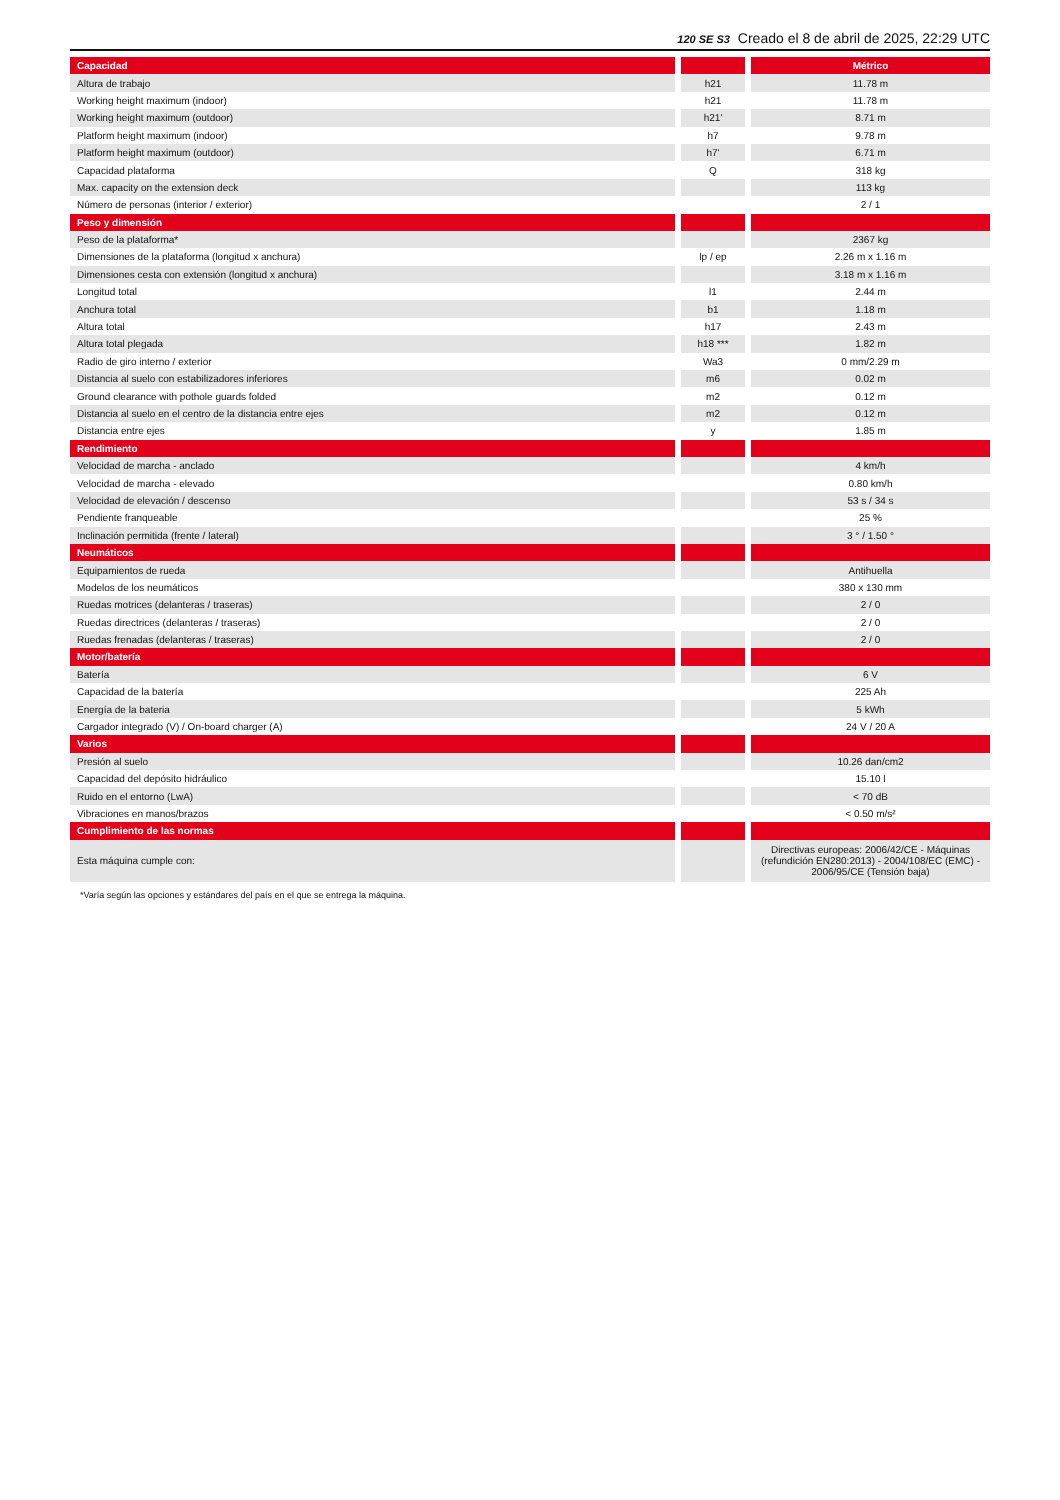120 SE S3 Creado el 8 de abril de 2025, 22:29 UTC
| Capacidad | | | | Métrico |
| Altura de trabajo | | h21 | | 11.78 m |
| Working height maximum (indoor) | | h21 | | 11.78 m |
| Working height maximum (outdoor) | | h21' | | 8.71 m |
| Platform height maximum (indoor) | | h7 | | 9.78 m |
| Platform height maximum (outdoor) | | h7' | | 6.71 m |
| Capacidad plataforma | | Q | | 318 kg |
| Max. capacity on the extension deck | | | | 113 kg |
| Número de personas (interior / exterior) | | | | 2 / 1 |
| Peso y dimensión | | | | |
| Peso de la plataforma* | | | | 2367 kg |
| Dimensiones de la plataforma (longitud x anchura) | | lp / ep | | 2.26 m x 1.16 m |
| Dimensiones cesta con extensión (longitud x anchura) | | | | 3.18 m x 1.16 m |
| Longitud total | | l1 | | 2.44 m |
| Anchura total | | b1 | | 1.18 m |
| Altura total | | h17 | | 2.43 m |
| Altura total plegada | | h18 *** | | 1.82 m |
| Radio de giro interno / exterior | | Wa3 | | 0 mm/2.29 m |
| Distancia al suelo con estabilizadores inferiores | | m6 | | 0.02 m |
| Ground clearance with pothole guards folded | | m2 | | 0.12 m |
| Distancia al suelo en el centro de la distancia entre ejes | | m2 | | 0.12 m |
| Distancia entre ejes | | y | | 1.85 m |
| Rendimiento | | | | |
| Velocidad de marcha - anclado | | | | 4 km/h |
| Velocidad de marcha - elevado | | | | 0.80 km/h |
| Velocidad de elevación / descenso | | | | 53 s / 34 s |
| Pendiente franqueable | | | | 25 % |
| Inclinación permitida (frente / lateral) | | | | 3 ° / 1.50 ° |
| Neumáticos | | | | |
| Equipamientos de rueda | | | | Antihuella |
| Modelos de los neumáticos | | | | 380 x 130 mm |
| Ruedas motrices (delanteras / traseras) | | | | 2 / 0 |
| Ruedas directrices (delanteras / traseras) | | | | 2 / 0 |
| Ruedas frenadas (delanteras / traseras) | | | | 2 / 0 |
| Motor/batería | | | | |
| Batería | | | | 6 V |
| Capacidad de la batería | | | | 225 Ah |
| Energía de la bateria | | | | 5 kWh |
| Cargador integrado (V) / On-board charger (A) | | | | 24 V / 20 A |
| Varios | | | | |
| Presión al suelo | | | | 10.26 dan/cm2 |
| Capacidad del depósito hidráulico | | | | 15.10 l |
| Ruido en el entorno (LwA) | | | | < 70 dB |
| Vibraciones en manos/brazos | | | | < 0.50 m/s² |
| Cumplimiento de las normas | | | | |
| Esta máquina cumple con: | | | | Directivas europeas: 2006/42/CE - Máquinas (refundición EN280:2013) - 2004/108/EC (EMC) - 2006/95/CE (Tensión baja) |
*Varía según las opciones y estándares del país en el que se entrega la máquina.